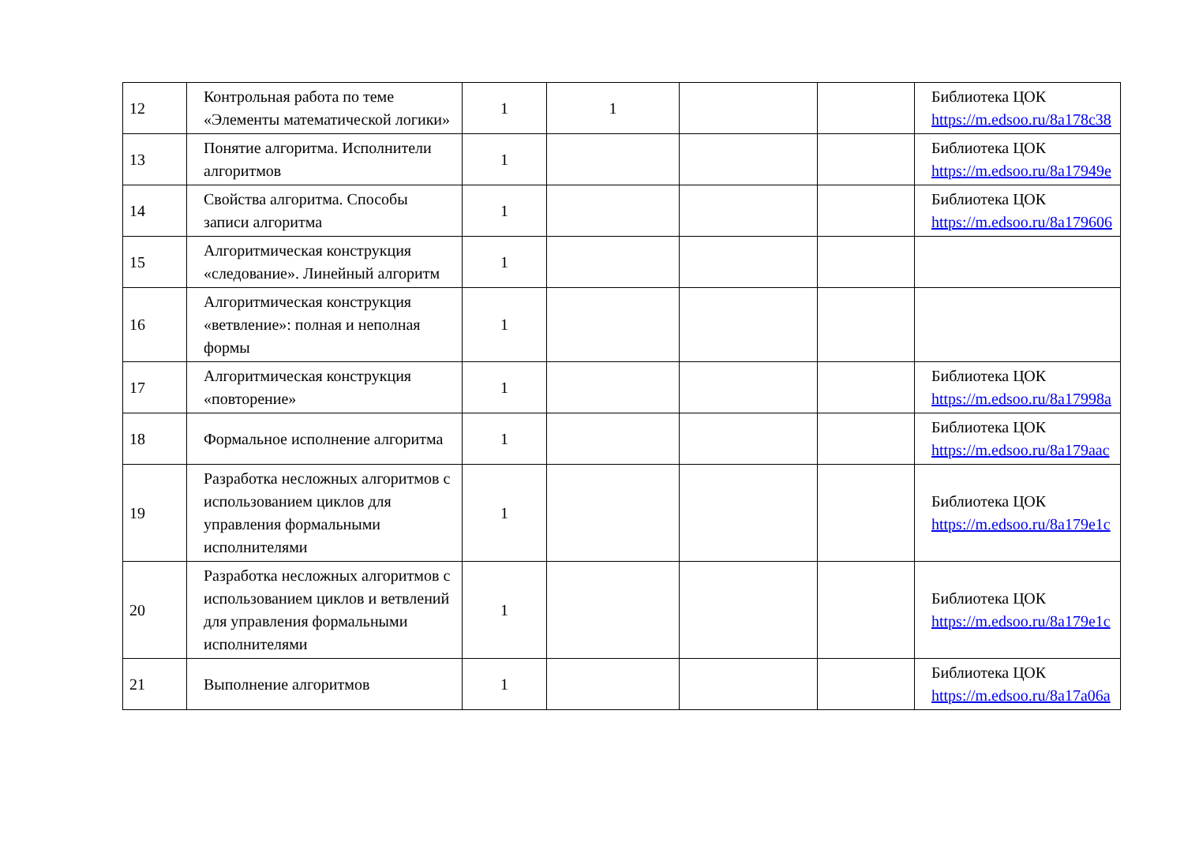| 12 | Контрольная работа по теме «Элементы математической логики» | 1 | 1 | | | Библиотека ЦОК https://m.edsoo.ru/8a178c38 |
| 13 | Понятие алгоритма. Исполнители алгоритмов | 1 | | | | Библиотека ЦОК https://m.edsoo.ru/8a17949e |
| 14 | Свойства алгоритма. Способы записи алгоритма | 1 | | | | Библиотека ЦОК https://m.edsoo.ru/8a179606 |
| 15 | Алгоритмическая конструкция «следование». Линейный алгоритм | 1 | | | | |
| 16 | Алгоритмическая конструкция «ветвление»: полная и неполная формы | 1 | | | | |
| 17 | Алгоритмическая конструкция «повторение» | 1 | | | | Библиотека ЦОК https://m.edsoo.ru/8a17998a |
| 18 | Формальное исполнение алгоритма | 1 | | | | Библиотека ЦОК https://m.edsoo.ru/8a179aac |
| 19 | Разработка несложных алгоритмов с использованием циклов для управления формальными исполнителями | 1 | | | | Библиотека ЦОК https://m.edsoo.ru/8a179e1c |
| 20 | Разработка несложных алгоритмов с использованием циклов и ветвлений для управления формальными исполнителями | 1 | | | | Библиотека ЦОК https://m.edsoo.ru/8a179e1c |
| 21 | Выполнение алгоритмов | 1 | | | | Библиотека ЦОК https://m.edsoo.ru/8a17a06a |